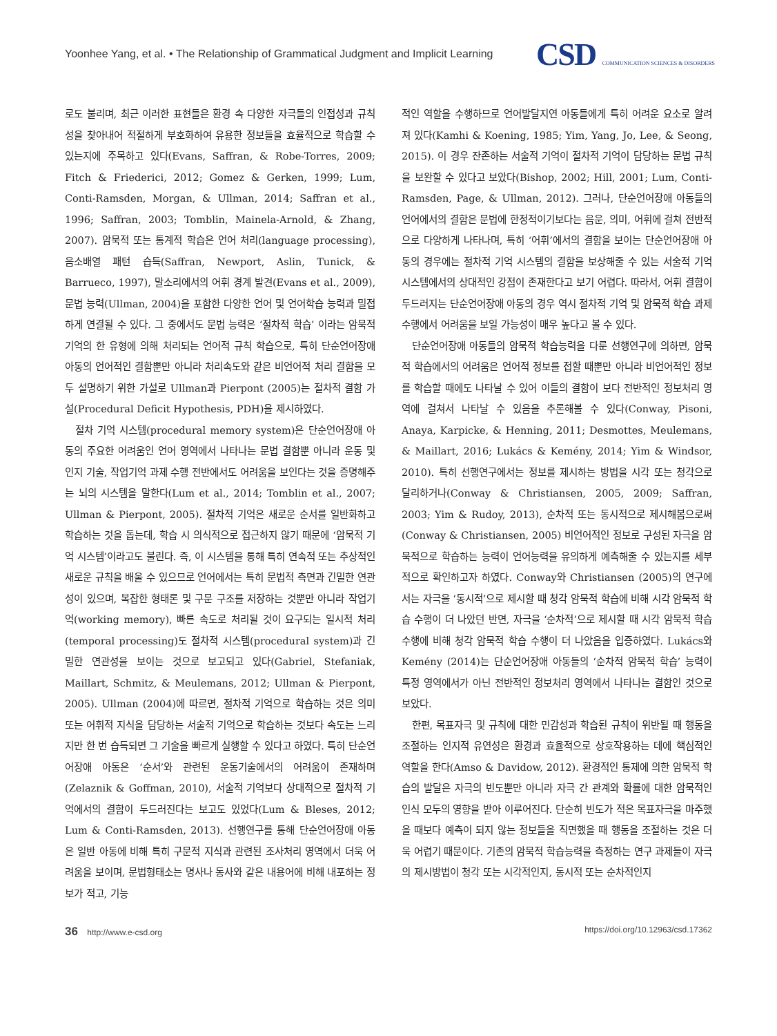Yoonhee Yang, et al. • The Relationship of Grammatical Judgment and Implicit Learning
CSD COMMUNICATION SCIENCES & DISORDERS
로도 불리며, 최근 이러한 표현들은 환경 속 다양한 자극들의 인접성과 규칙성을 찾아내어 적절하게 부호화하여 유용한 정보들을 효율적으로 학습할 수 있는지에 주목하고 있다(Evans, Saffran, & Robe-Torres, 2009; Fitch & Friederici, 2012; Gomez & Gerken, 1999; Lum, Conti-Ramsden, Morgan, & Ullman, 2014; Saffran et al., 1996; Saffran, 2003; Tomblin, Mainela-Arnold, & Zhang, 2007). 암묵적 또는 통계적 학습은 언어 처리(language processing), 음소배열 패턴 습득(Saffran, Newport, Aslin, Tunick, & Barrueco, 1997), 말소리에서의 어휘 경계 발견(Evans et al., 2009), 문법 능력(Ullman, 2004)을 포함한 다양한 언어 및 언어학습 능력과 밀접하게 연결될 수 있다. 그 중에서도 문법 능력은 ‘절차적 학습’ 이라는 암묵적 기억의 한 유형에 의해 처리되는 언어적 규칙 학습으로, 특히 단순언어장애 아동의 언어적인 결함뿐만 아니라 처리속도와 같은 비언어적 처리 결함을 모두 설명하기 위한 가설로 Ullman과 Pierpont (2005)는 절차적 결함 가설(Procedural Deficit Hypothesis, PDH)을 제시하였다.
절차 기억 시스템(procedural memory system)은 단순언어장애 아동의 주요한 어려움인 언어 영역에서 나타나는 문법 결함뿐 아니라 운동 및 인지 기술, 작업기억 과제 수행 전반에서도 어려움을 보인다는 것을 증명해주는 뇌의 시스템을 말한다(Lum et al., 2014; Tomblin et al., 2007; Ullman & Pierpont, 2005). 절차적 기억은 새로운 순서를 일반화하고 학습하는 것을 돕는데, 학습 시 의식적으로 접근하지 않기 때문에 ‘암묵적 기억 시스템’이라고도 불린다. 즉, 이 시스템을 통해 특히 연속적 또는 추상적인 새로운 규칙을 배울 수 있으므로 언어에서는 특히 문법적 측면과 긴밀한 연관성이 있으며, 복잡한 형태론 및 구문 구조를 저장하는 것뿐만 아니라 작업기억(working memory), 빠른 속도로 처리될 것이 요구되는 일시적 처리(temporal processing)도 절차적 시스템(procedural system)과 긴밀한 연관성을 보이는 것으로 보고되고 있다(Gabriel, Stefaniak, Maillart, Schmitz, & Meulemans, 2012; Ullman & Pierpont, 2005). Ullman (2004)에 따르면, 절차적 기억으로 학습하는 것은 의미 또는 어휘적 지식을 담당하는 서술적 기억으로 학습하는 것보다 속도는 느리지만 한 번 습득되면 그 기술을 빠르게 실행할 수 있다고 하였다. 특히 단순언어장애 아동은 ‘순서’와 관련된 운동기술에서의 어려움이 존재하며(Zelaznik & Goffman, 2010), 서술적 기억보다 상대적으로 절차적 기억에서의 결함이 두드러진다는 보고도 있었다(Lum & Bleses, 2012; Lum & Conti-Ramsden, 2013). 선행연구를 통해 단순언어장애 아동은 일반 아동에 비해 특히 구문적 지식과 관련된 조사처리 영역에서 더욱 어려움을 보이며, 문법형태소는 명사나 동사와 같은 내용어에 비해 내포하는 정보가 적고, 기능
적인 역할을 수행하므로 언어발달지연 아동들에게 특히 어려운 요소로 알려져 있다(Kamhi & Koening, 1985; Yim, Yang, Jo, Lee, & Seong, 2015). 이 경우 잔존하는 서술적 기억이 절차적 기억이 담당하는 문법 규칙을 보완할 수 있다고 보았다(Bishop, 2002; Hill, 2001; Lum, Conti-Ramsden, Page, & Ullman, 2012). 그러나, 단순언어장애 아동들의 언어에서의 결함은 문법에 한정적이기보다는 음운, 의미, 어휘에 걸쳐 전반적으로 다양하게 나타나며, 특히 ‘어휘’에서의 결함을 보이는 단순언어장애 아동의 경우에는 절차적 기억 시스템의 결함을 보상해줄 수 있는 서술적 기억 시스템에서의 상대적인 강점이 존재한다고 보기 어렵다. 따라서, 어휘 결함이 두드러지는 단순언어장애 아동의 경우 역시 절차적 기억 및 암묵적 학습 과제 수행에서 어려움을 보일 가능성이 매우 높다고 볼 수 있다.
단순언어장애 아동들의 암묵적 학습능력을 다룬 선행연구에 의하면, 암묵적 학습에서의 어려움은 언어적 정보를 접할 때뿐만 아니라 비언어적인 정보를 학습할 때에도 나타날 수 있어 이들의 결함이 보다 전반적인 정보처리 영역에 걸쳐서 나타날 수 있음을 추론해볼 수 있다(Conway, Pisoni, Anaya, Karpicke, & Henning, 2011; Desmottes, Meulemans, & Maillart, 2016; Lukács & Kemény, 2014; Yim & Windsor, 2010). 특히 선행연구에서는 정보를 제시하는 방법을 시각 또는 청각으로 달리하거나(Conway & Christiansen, 2005, 2009; Saffran, 2003; Yim & Rudoy, 2013), 순차적 또는 동시적으로 제시해봄으로써(Conway & Christiansen, 2005) 비언어적인 정보로 구성된 자극을 암묵적으로 학습하는 능력이 언어능력을 유의하게 예측해줄 수 있는지를 세부적으로 확인하고자 하였다. Conway와 Christiansen (2005)의 연구에서는 자극을 ‘동시적’으로 제시할 때 청각 암묵적 학습에 비해 시각 암묵적 학습 수행이 더 나았던 반면, 자극을 ‘순차적’으로 제시할 때 시각 암묵적 학습 수행에 비해 청각 암묵적 학습 수행이 더 나았음을 입증하였다. Lukács와 Kemény (2014)는 단순언어장애 아동들의 ‘순차적 암묵적 학습’ 능력이 특정 영역에서가 아닌 전반적인 정보처리 영역에서 나타나는 결함인 것으로 보았다.
한편, 목표자극 및 규칙에 대한 민감성과 학습된 규칙이 위반될 때 행동을 조절하는 인지적 유연성은 환경과 효율적으로 상호작용하는 데에 핵심적인 역할을 한다(Amso & Davidow, 2012). 환경적인 통제에 의한 암묵적 학습의 발달은 자극의 빈도뿐만 아니라 자극 간 관계와 확률에 대한 암묵적인 인식 모두의 영향을 받아 이루어진다. 단순히 빈도가 적은 목표자극을 마주했을 때보다 예측이 되지 않는 정보들을 직면했을 때 행동을 조절하는 것은 더욱 어렵기 때문이다. 기존의 암묵적 학습능력을 측정하는 연구 과제들이 자극의 제시방법이 청각 또는 시각적인지, 동시적 또는 순차적인지
36 http://www.e-csd.org https://doi.org/10.12963/csd.17362